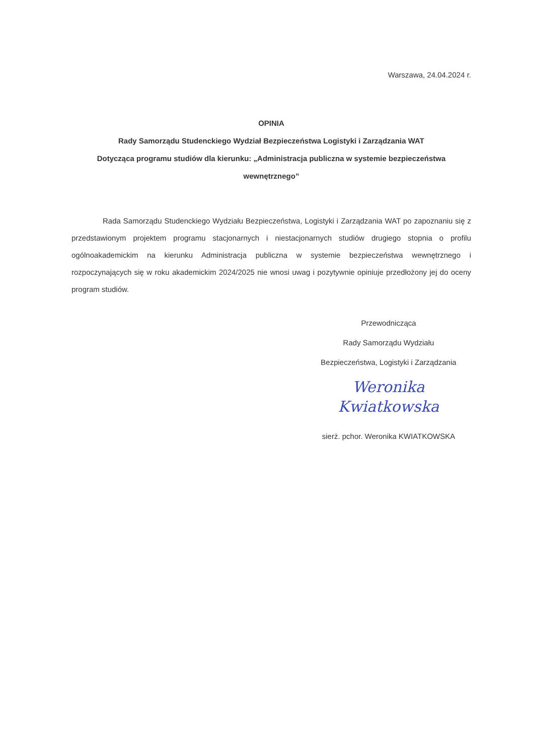Warszawa, 24.04.2024 r.
OPINIA
Rady Samorządu Studenckiego Wydział Bezpieczeństwa Logistyki i Zarządzania WAT
Dotycząca programu studiów dla kierunku: „Administracja publiczna w systemie bezpieczeństwa wewnętrznego”
Rada Samorządu Studenckiego Wydziału Bezpieczeństwa, Logistyki i Zarządzania WAT po zapoznaniu się z przedstawionym projektem programu stacjonarnych i niestacjonarnych studiów drugiego stopnia o profilu ogólnoakademickim na kierunku Administracja publiczna w systemie bezpieczeństwa wewnętrznego i rozpoczynających się w roku akademickim 2024/2025 nie wnosi uwag i pozytywnie opiniuje przedłożony jej do oceny program studiów.
Przewodnicząca
Rady Samorządu Wydziału
Bezpieczeństwa, Logistyki i Zarządzania
Weronika Kwiatkowska
sierż. pchor. Weronika KWIATKOWSKA